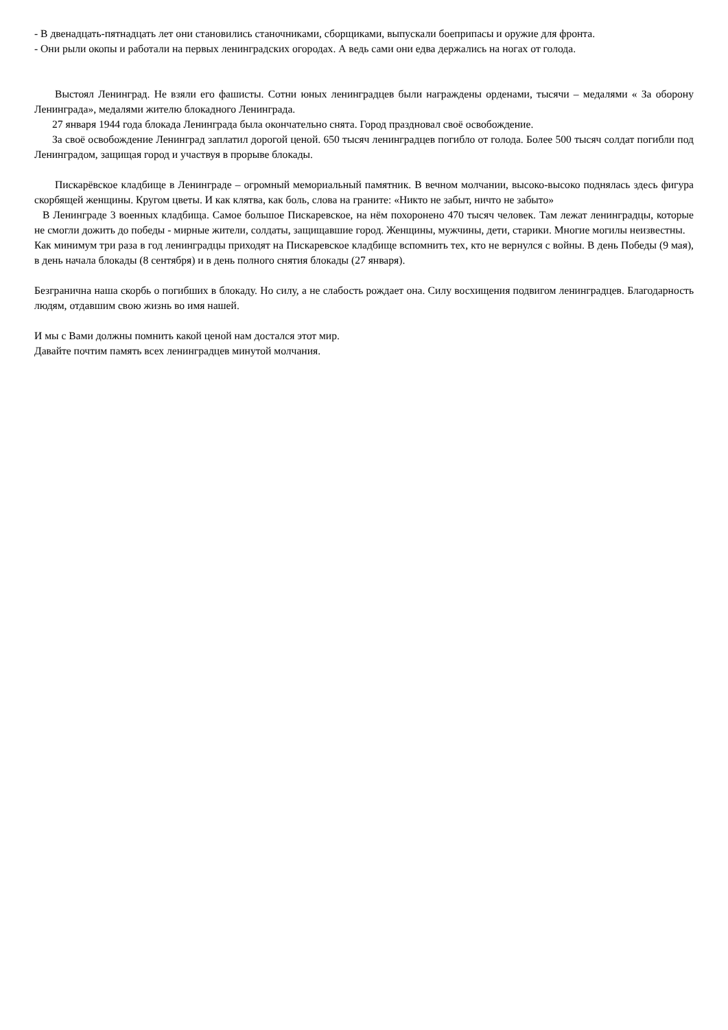- В двенадцать-пятнадцать лет они становились станочниками, сборщиками, выпускали боеприпасы и оружие для фронта.
- Они рыли окопы и работали на первых ленинградских огородах. А ведь сами они едва держались на ногах от голода.
Выстоял Ленинград. Не взяли его фашисты. Сотни юных ленинградцев были награждены орденами, тысячи – медалями « За оборону Ленинграда», медалями жителю блокадного Ленинграда.
27 января 1944 года блокада Ленинграда была окончательно снята. Город праздновал своё освобождение.
За своё освобождение Ленинград заплатил дорогой ценой. 650 тысяч ленинградцев погибло от голода. Более 500 тысяч солдат погибли под Ленинградом, защищая город и участвуя в прорыве блокады.
Пискарёвское кладбище в Ленинграде – огромный мемориальный памятник. В вечном молчании, высоко-высоко поднялась здесь фигура скорбящей женщины. Кругом цветы. И как клятва, как боль, слова на граните: «Никто не забыт, ничто не забыто»
В Ленинграде 3 военных кладбища. Самое большое Пискаревское, на нём похоронено 470 тысяч человек. Там лежат ленинградцы, которые не смогли дожить до победы - мирные жители, солдаты, защищавшие город. Женщины, мужчины, дети, старики. Многие могилы неизвестны.
Как минимум три раза в год ленинградцы приходят на Пискаревское кладбище вспомнить тех, кто не вернулся с войны. В день Победы (9 мая), в день начала блокады (8 сентября) и в день полного снятия блокады (27 января).
Безгранична наша скорбь о погибших в блокаду. Но силу, а не слабость рождает она. Силу восхищения подвигом ленинградцев. Благодарность людям, отдавшим свою жизнь во имя нашей.
И мы с Вами должны помнить какой ценой нам достался этот мир.
Давайте почтим память всех ленинградцев минутой молчания.